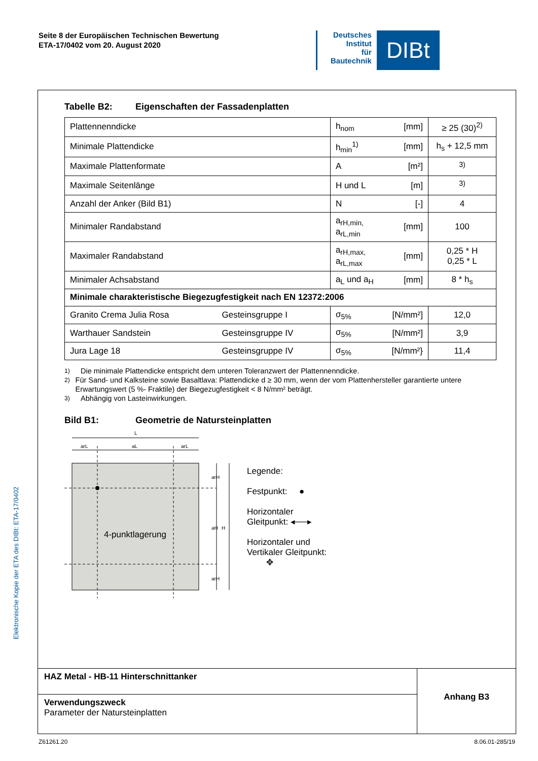Seite 8 der Europäischen Technischen Bewertung
ETA-17/0402 vom 20. August 2020
Deutsches
Institut
für
Bautechnik
DIBt
Elektronische Kopie der ETA des DIBt: ETA-17/0402
Tabelle B2: Eigenschaften der Fassadenplatten
| Plattennenndicke | | h<sub>nom</sub> | [mm] | ≥ 25 (30)<sup>2)</sup> |
| Minimale Plattendicke | | h<sub>min</sub><sup>1)</sup> | [mm] | h<sub>s</sub> + 12,5 mm |
| Maximale Plattenformate | | A | [m²] | <sup>3)</sup> |
| Maximale Seitenlänge | | H und L | [m] | <sup>3)</sup> |
| Anzahl der Anker (Bild B1) | | N | [-] | 4 |
| Minimaler Randabstand | | a<sub>rH,min,</sub> a<sub>rL,min</sub> | [mm] | 100 |
| Maximaler Randabstand | | a<sub>rH,max,</sub> a<sub>rL,max</sub> | [mm] | 0,25 * H 0,25 * L |
| Minimaler Achsabstand | | a<sub>L</sub> und a<sub>H</sub> | [mm] | 8 * h<sub>s</sub> |
| Minimale charakteristische Biegezugfestigkeit nach EN 12372:2006 | | | | |
| Granito Crema Julia Rosa | Gesteinsgruppe I | σ<sub>5%</sub> | [N/mm²] | 12,0 |
| Warthauer Sandstein | Gesteinsgruppe IV | σ<sub>5%</sub> | [N/mm²] | 3,9 |
| Jura Lage 18 | Gesteinsgruppe IV | σ<sub>5%</sub> | [N/mm²} | 11,4 |
<sup>1)</sup> Die minimale Plattendicke entspricht dem unteren Toleranzwert der Plattennenndicke.
<sup>2)</sup> Für Sand- und Kalksteine sowie Basaltlava: Plattendicke d ≥ 30 mm, wenn der vom Plattenhersteller garantierte untere Erwartungswert (5 %- Fraktile) der Biegezugfestigkeit < 8 N/mm² beträgt.
<sup>3)</sup> Abhängig von Lasteinwirkungen.
Bild B1: Geometrie de Natursteinplatten
L
arL
aL
arL
4-punktlagerung
arH
aH
arH
H
Legende:
Festpunkt: ●
Horizontaler
Gleitpunkt: ◂──▸
Horizontaler und
Vertikaler Gleitpunkt:
✥
HAZ Metal - HB-11 Hinterschnittanker
Verwendungszweck
Parameter der Natursteinplatten
Anhang B3
Z61261.20 8.06.01-285/19